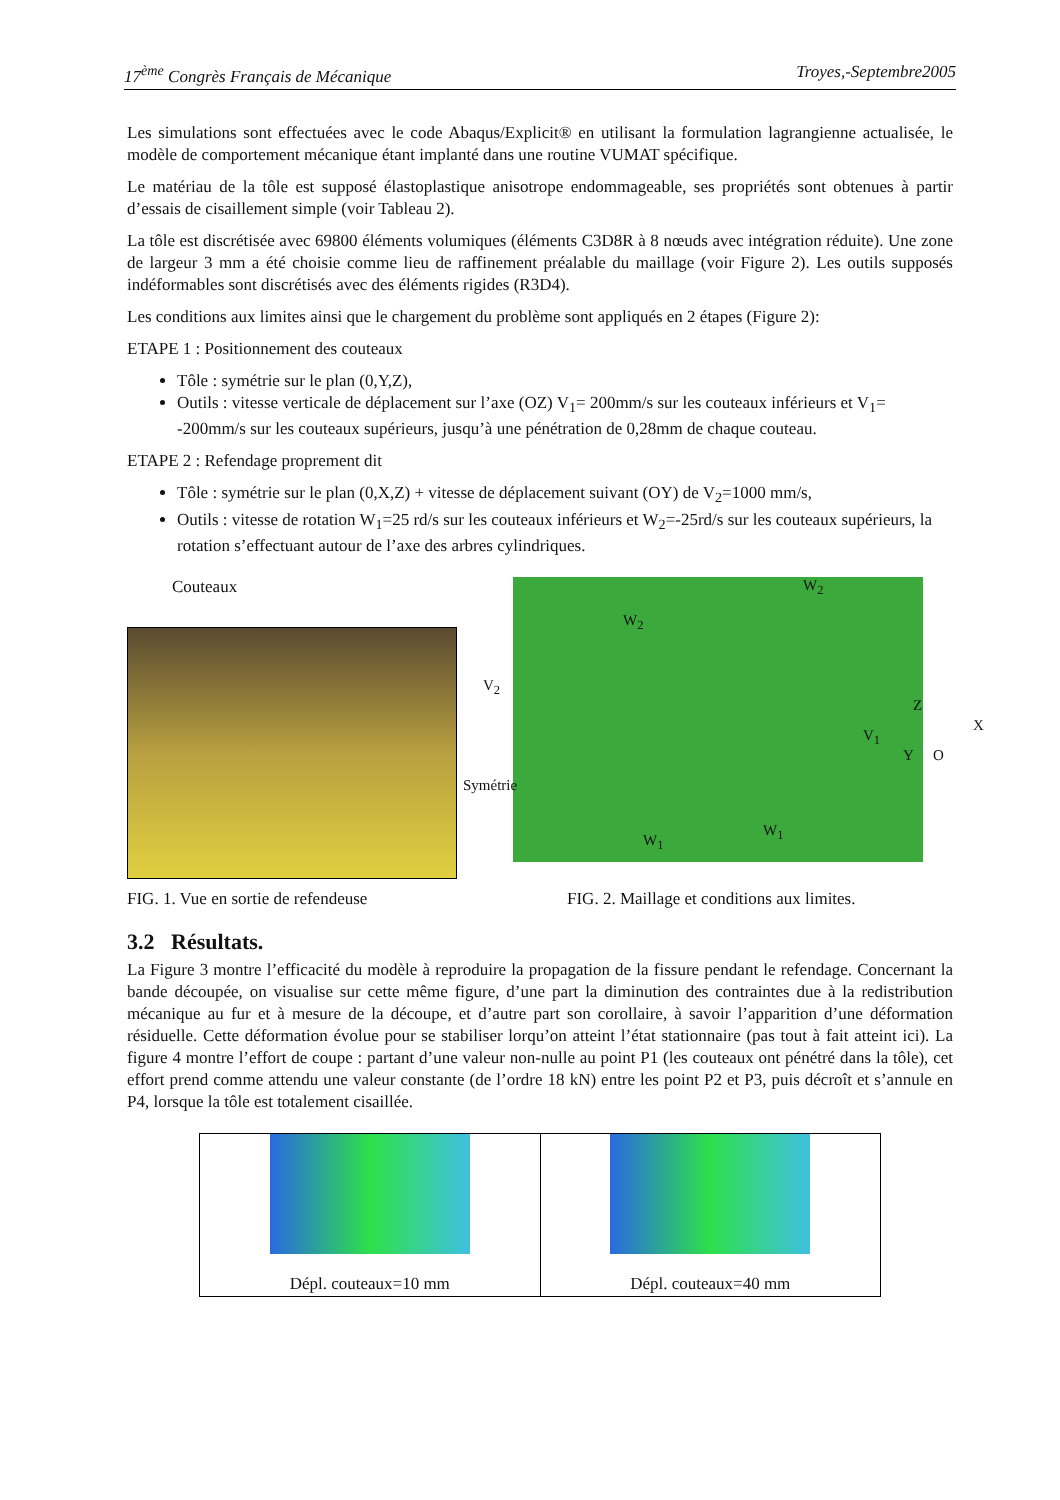17<sup>ème</sup> Congrès Français de Mécanique Troyes,-Septembre2005
Les simulations sont effectuées avec le code Abaqus/Explicit® en utilisant la formulation lagrangienne actualisée, le modèle de comportement mécanique étant implanté dans une routine VUMAT spécifique.
Le matériau de la tôle est supposé élastoplastique anisotrope endommageable, ses propriétés sont obtenues à partir d’essais de cisaillement simple (voir Tableau 2).
La tôle est discrétisée avec 69800 éléments volumiques (éléments C3D8R à 8 nœuds avec intégration réduite). Une zone de largeur 3 mm a été choisie comme lieu de raffinement préalable du maillage (voir Figure 2). Les outils supposés indéformables sont discrétisés avec des éléments rigides (R3D4).
Les conditions aux limites ainsi que le chargement du problème sont appliqués en 2 étapes (Figure 2):
ETAPE 1 : Positionnement des couteaux
Tôle : symétrie sur le plan (0,Y,Z),
Outils : vitesse verticale de déplacement sur l’axe (OZ) V<sub>1</sub>= 200mm/s sur les couteaux inférieurs et V<sub>1</sub>= -200mm/s sur les couteaux supérieurs, jusqu’à une pénétration de 0,28mm de chaque couteau.
ETAPE 2 : Refendage proprement dit
Tôle : symétrie sur le plan (0,X,Z) + vitesse de déplacement suivant (OY) de V<sub>2</sub>=1000 mm/s,
Outils : vitesse de rotation W<sub>1</sub>=25 rd/s sur les couteaux inférieurs et W<sub>2</sub>=-25rd/s sur les couteaux supérieurs, la rotation s’effectuant autour de l’axe des arbres cylindriques.
Couteaux
W<sub>2</sub>
W<sub>2</sub>
V<sub>2</sub>
V<sub>1</sub>
Z
X
Y O
Symétrie
W<sub>1</sub>
W<sub>1</sub>
FIG. 1. Vue en sortie de refendeuse FIG. 2. Maillage et conditions aux limites.
3.2 Résultats.
La Figure 3 montre l’efficacité du modèle à reproduire la propagation de la fissure pendant le refendage. Concernant la bande découpée, on visualise sur cette même figure, d’une part la diminution des contraintes due à la redistribution mécanique au fur et à mesure de la découpe, et d’autre part son corollaire, à savoir l’apparition d’une déformation résiduelle. Cette déformation évolue pour se stabiliser lorqu’on atteint l’état stationnaire (pas tout à fait atteint ici). La figure 4 montre l’effort de coupe : partant d’une valeur non-nulle au point P1 (les couteaux ont pénétré dans la tôle), cet effort prend comme attendu une valeur constante (de l’ordre 18 kN) entre les point P2 et P3, puis décroît et s’annule en P4, lorsque la tôle est totalement cisaillée.
Dépl. couteaux=10 mm Dépl. couteaux=40 mm